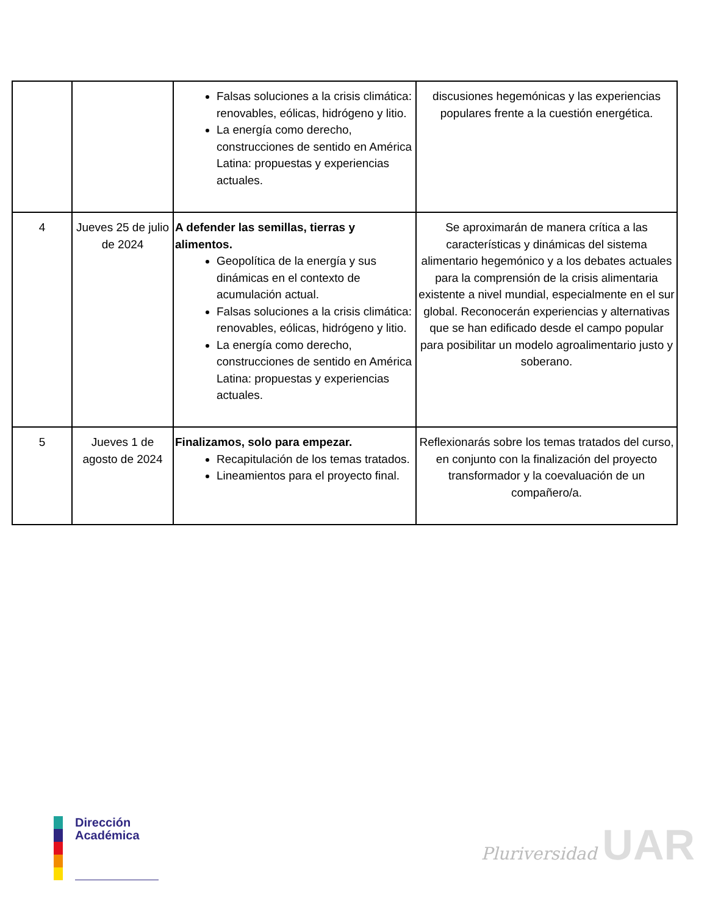| | | Falsas soluciones a la crisis climática: renovables, eólicas, hidrógeno y litio. La energía como derecho, construcciones de sentido en América Latina: propuestas y experiencias actuales. | discusiones hegemónicas y las experiencias populares frente a la cuestión energética. |
| 4 | Jueves 25 de julio de 2024 | A defender las semillas, tierras y alimentos. Geopolítica de la energía y sus dinámicas en el contexto de acumulación actual. Falsas soluciones a la crisis climática: renovables, eólicas, hidrógeno y litio. La energía como derecho, construcciones de sentido en América Latina: propuestas y experiencias actuales. | Se aproximarán de manera crítica a las características y dinámicas del sistema alimentario hegemónico y a los debates actuales para la comprensión de la crisis alimentaria existente a nivel mundial, especialmente en el sur global. Reconocerán experiencias y alternativas que se han edificado desde el campo popular para posibilitar un modelo agroalimentario justo y soberano. |
| 5 | Jueves 1 de agosto de 2024 | Finalizamos, solo para empezar. Recapitulación de los temas tratados. Lineamientos para el proyecto final. | Reflexionarás sobre los temas tratados del curso, en conjunto con la finalización del proyecto transformador y la coevaluación de un compañero/a. |
Dirección
Académica
Pluriversidad UAR